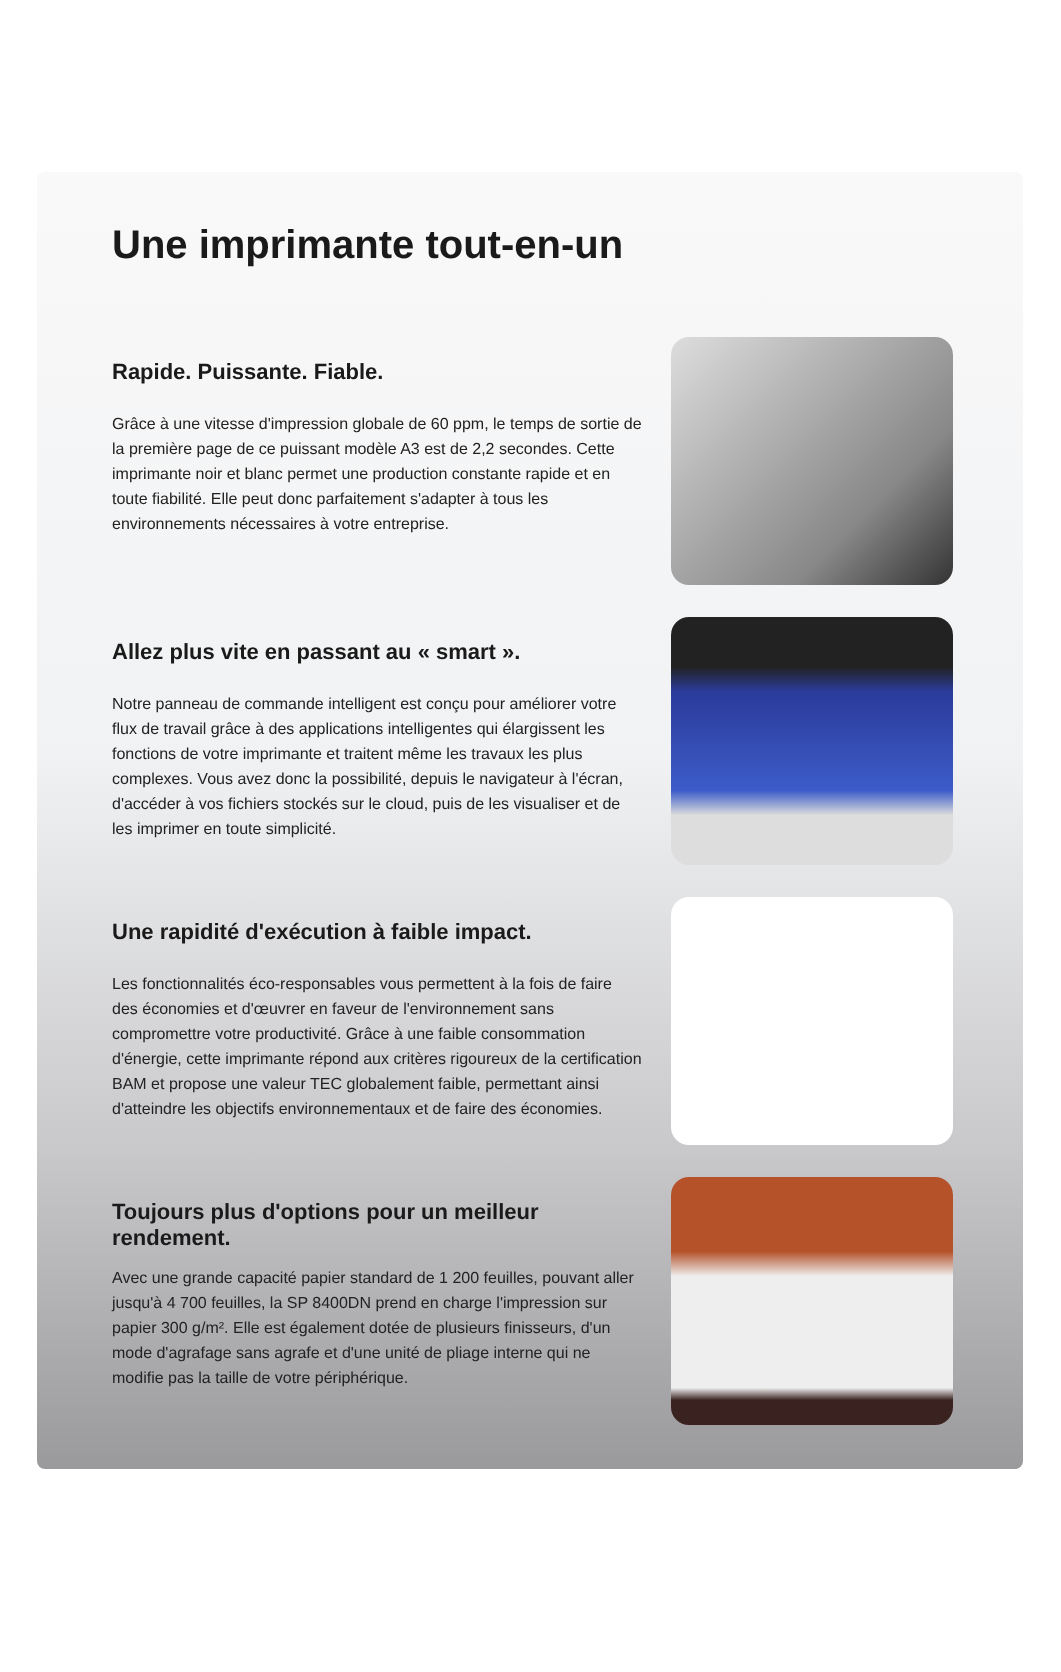Une imprimante tout-en-un
Rapide. Puissante. Fiable.
Grâce à une vitesse d'impression globale de 60 ppm, le temps de sortie de la première page de ce puissant modèle A3 est de 2,2 secondes. Cette imprimante noir et blanc permet une production constante rapide et en toute fiabilité. Elle peut donc parfaitement s'adapter à tous les environnements nécessaires à votre entreprise.
Allez plus vite en passant au « smart ».
Notre panneau de commande intelligent est conçu pour améliorer votre flux de travail grâce à des applications intelligentes qui élargissent les fonctions de votre imprimante et traitent même les travaux les plus complexes. Vous avez donc la possibilité, depuis le navigateur à l'écran, d'accéder à vos fichiers stockés sur le cloud, puis de les visualiser et de les imprimer en toute simplicité.
Une rapidité d'exécution à faible impact.
Les fonctionnalités éco-responsables vous permettent à la fois de faire des économies et d'œuvrer en faveur de l'environnement sans compromettre votre productivité. Grâce à une faible consommation d'énergie, cette imprimante répond aux critères rigoureux de la certification BAM et propose une valeur TEC globalement faible, permettant ainsi d'atteindre les objectifs environnementaux et de faire des économies.
Toujours plus d'options pour un meilleur rendement.
Avec une grande capacité papier standard de 1 200 feuilles, pouvant aller jusqu'à 4 700 feuilles, la SP 8400DN prend en charge l'impression sur papier 300 g/m². Elle est également dotée de plusieurs finisseurs, d'un mode d'agrafage sans agrafe et d'une unité de pliage interne qui ne modifie pas la taille de votre périphérique.